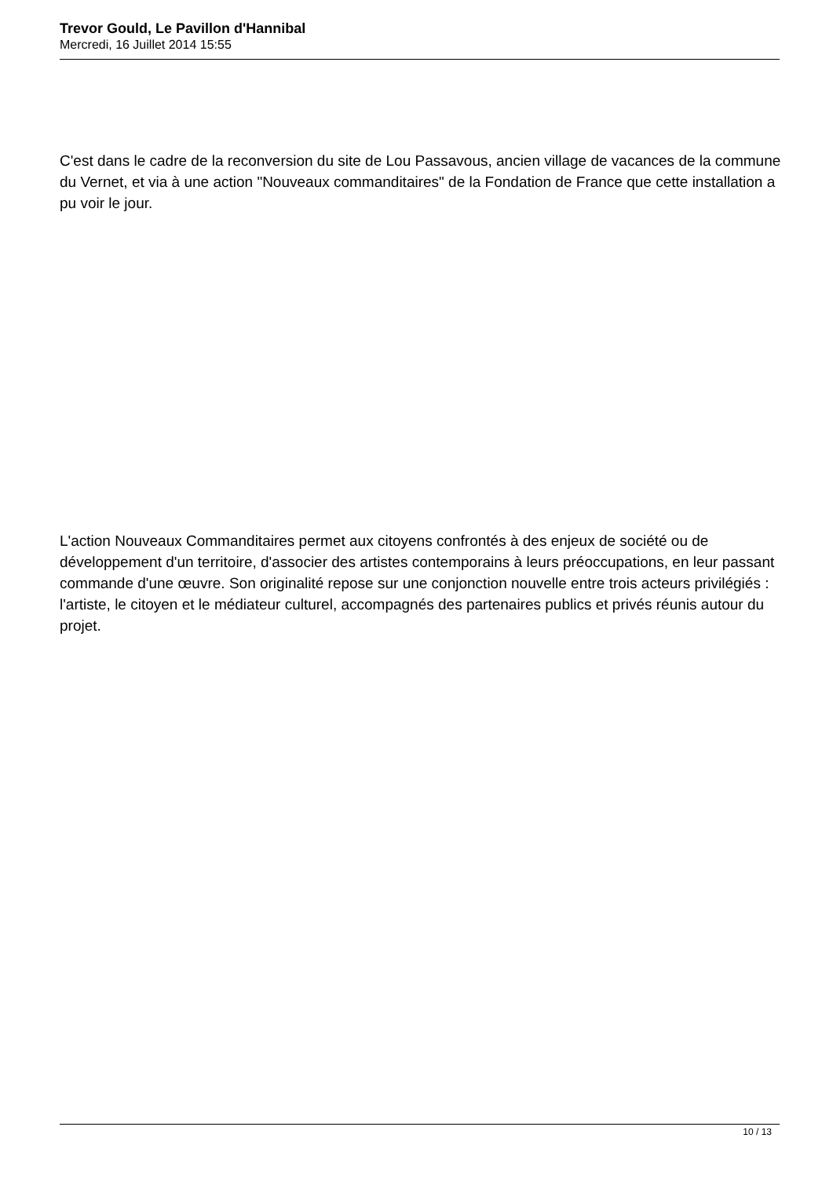Trevor Gould, Le Pavillon d'Hannibal
Mercredi, 16 Juillet 2014 15:55
C'est dans le cadre de la reconversion du site de Lou Passavous, ancien village de vacances de la commune du Vernet, et via à une action "Nouveaux commanditaires" de la Fondation de France que cette installation a pu voir le jour.
L'action Nouveaux Commanditaires permet aux citoyens confrontés à des enjeux de société ou de développement d'un territoire, d'associer des artistes contemporains à leurs préoccupations, en leur passant commande d'une œuvre. Son originalité repose sur une conjonction nouvelle entre trois acteurs privilégiés : l'artiste, le citoyen et le médiateur culturel, accompagnés des partenaires publics et privés réunis autour du projet.
10 / 13